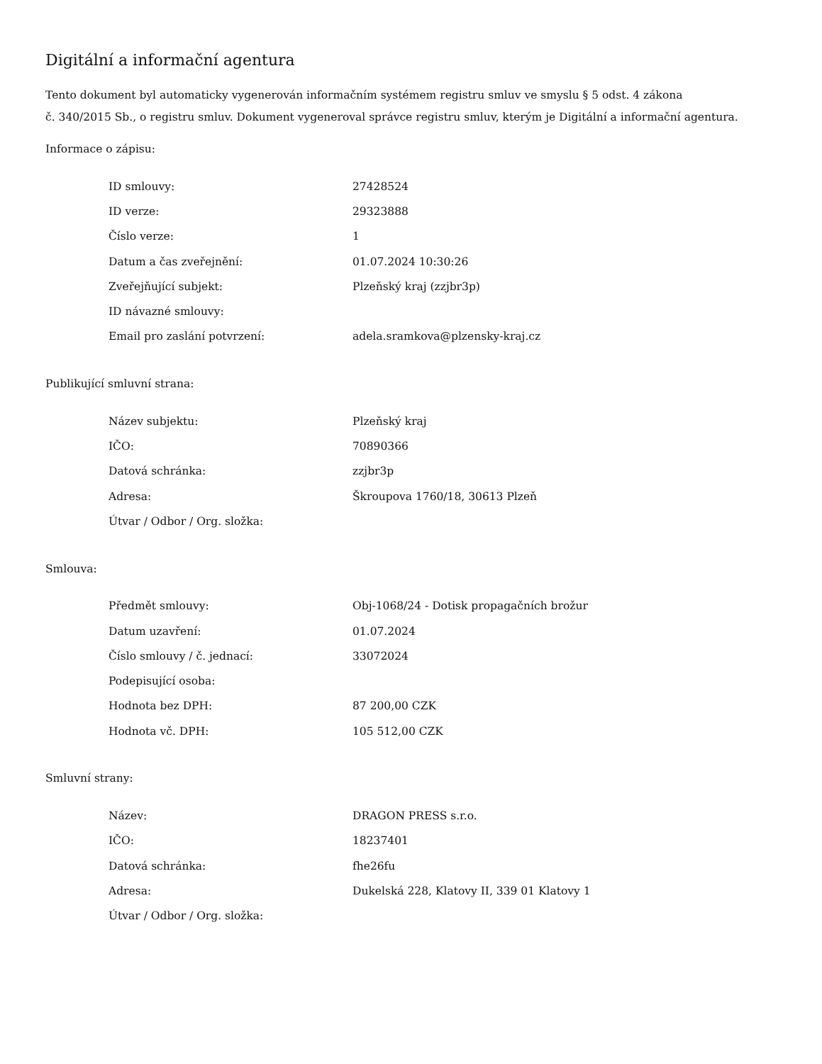Digitální a informační agentura
Tento dokument byl automaticky vygenerován informačním systémem registru smluv ve smyslu § 5 odst. 4 zákona
č. 340/2015 Sb., o registru smluv. Dokument vygeneroval správce registru smluv, kterým je Digitální a informační agentura.
Informace o zápisu:
| ID smlouvy: | 27428524 |
| ID verze: | 29323888 |
| Číslo verze: | 1 |
| Datum a čas zveřejnění: | 01.07.2024 10:30:26 |
| Zveřejňující subjekt: | Plzeňský kraj (zzjbr3p) |
| ID návazné smlouvy: | |
| Email pro zaslání potvrzení: | adela.sramkova@plzensky-kraj.cz |
Publikující smluvní strana:
| Název subjektu: | Plzeňský kraj |
| IČO: | 70890366 |
| Datová schránka: | zzjbr3p |
| Adresa: | Škroupova 1760/18, 30613 Plzeň |
| Útvar / Odbor / Org. složka: | |
Smlouva:
| Předmět smlouvy: | Obj-1068/24 - Dotisk propagačních brožur |
| Datum uzavření: | 01.07.2024 |
| Číslo smlouvy / č. jednací: | 33072024 |
| Podepisující osoba: | |
| Hodnota bez DPH: | 87 200,00 CZK |
| Hodnota vč. DPH: | 105 512,00 CZK |
Smluvní strany:
| Název: | DRAGON PRESS s.r.o. |
| IČO: | 18237401 |
| Datová schránka: | fhe26fu |
| Adresa: | Dukelská 228, Klatovy II, 339 01 Klatovy 1 |
| Útvar / Odbor / Org. složka: | |